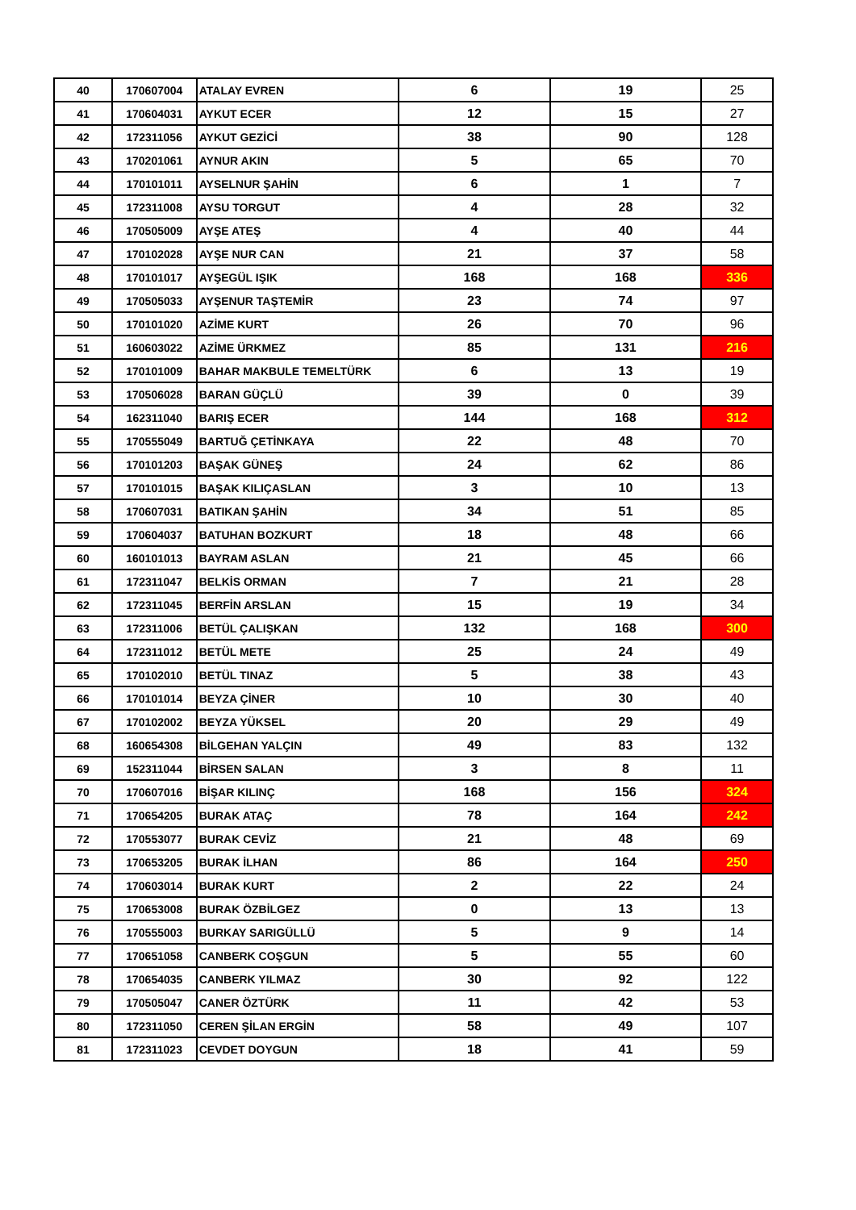| 40 | 170607004 | ATALAY EVREN | 6 | 19 | 25 |
| 41 | 170604031 | AYKUT ECER | 12 | 15 | 27 |
| 42 | 172311056 | AYKUT GEZİCİ | 38 | 90 | 128 |
| 43 | 170201061 | AYNUR AKIN | 5 | 65 | 70 |
| 44 | 170101011 | AYSELNUR ŞAHİN | 6 | 1 | 7 |
| 45 | 172311008 | AYSU TORGUT | 4 | 28 | 32 |
| 46 | 170505009 | AYŞE ATEŞ | 4 | 40 | 44 |
| 47 | 170102028 | AYŞE NUR CAN | 21 | 37 | 58 |
| 48 | 170101017 | AYŞEGÜL IŞIK | 168 | 168 | 336 |
| 49 | 170505033 | AYŞENUR TAŞTEMİR | 23 | 74 | 97 |
| 50 | 170101020 | AZİME KURT | 26 | 70 | 96 |
| 51 | 160603022 | AZİME ÜRKMEZ | 85 | 131 | 216 |
| 52 | 170101009 | BAHAR MAKBULE TEMELTÜRK | 6 | 13 | 19 |
| 53 | 170506028 | BARAN GÜÇLÜ | 39 | 0 | 39 |
| 54 | 162311040 | BARIŞ ECER | 144 | 168 | 312 |
| 55 | 170555049 | BARTUĞ ÇETİNKAYA | 22 | 48 | 70 |
| 56 | 170101203 | BAŞAK GÜNEŞ | 24 | 62 | 86 |
| 57 | 170101015 | BAŞAK KILIÇASLAN | 3 | 10 | 13 |
| 58 | 170607031 | BATIKAN ŞAHİN | 34 | 51 | 85 |
| 59 | 170604037 | BATUHAN BOZKURT | 18 | 48 | 66 |
| 60 | 160101013 | BAYRAM ASLAN | 21 | 45 | 66 |
| 61 | 172311047 | BELKİS ORMAN | 7 | 21 | 28 |
| 62 | 172311045 | BERFİN ARSLAN | 15 | 19 | 34 |
| 63 | 172311006 | BETÜL ÇALIŞKAN | 132 | 168 | 300 |
| 64 | 172311012 | BETÜL METE | 25 | 24 | 49 |
| 65 | 170102010 | BETÜL TINAZ | 5 | 38 | 43 |
| 66 | 170101014 | BEYZA ÇİNER | 10 | 30 | 40 |
| 67 | 170102002 | BEYZA YÜKSEL | 20 | 29 | 49 |
| 68 | 160654308 | BİLGEHAN YALÇIN | 49 | 83 | 132 |
| 69 | 152311044 | BİRSEN SALAN | 3 | 8 | 11 |
| 70 | 170607016 | BİŞAR KILINÇ | 168 | 156 | 324 |
| 71 | 170654205 | BURAK ATAÇ | 78 | 164 | 242 |
| 72 | 170553077 | BURAK CEVİZ | 21 | 48 | 69 |
| 73 | 170653205 | BURAK İLHAN | 86 | 164 | 250 |
| 74 | 170603014 | BURAK KURT | 2 | 22 | 24 |
| 75 | 170653008 | BURAK ÖZBİLGEZ | 0 | 13 | 13 |
| 76 | 170555003 | BURKAY SARIGÜLLÜ | 5 | 9 | 14 |
| 77 | 170651058 | CANBERK COŞGUN | 5 | 55 | 60 |
| 78 | 170654035 | CANBERK YILMAZ | 30 | 92 | 122 |
| 79 | 170505047 | CANER ÖZTÜRK | 11 | 42 | 53 |
| 80 | 172311050 | CEREN ŞİLAN ERGİN | 58 | 49 | 107 |
| 81 | 172311023 | CEVDET DOYGUN | 18 | 41 | 59 |